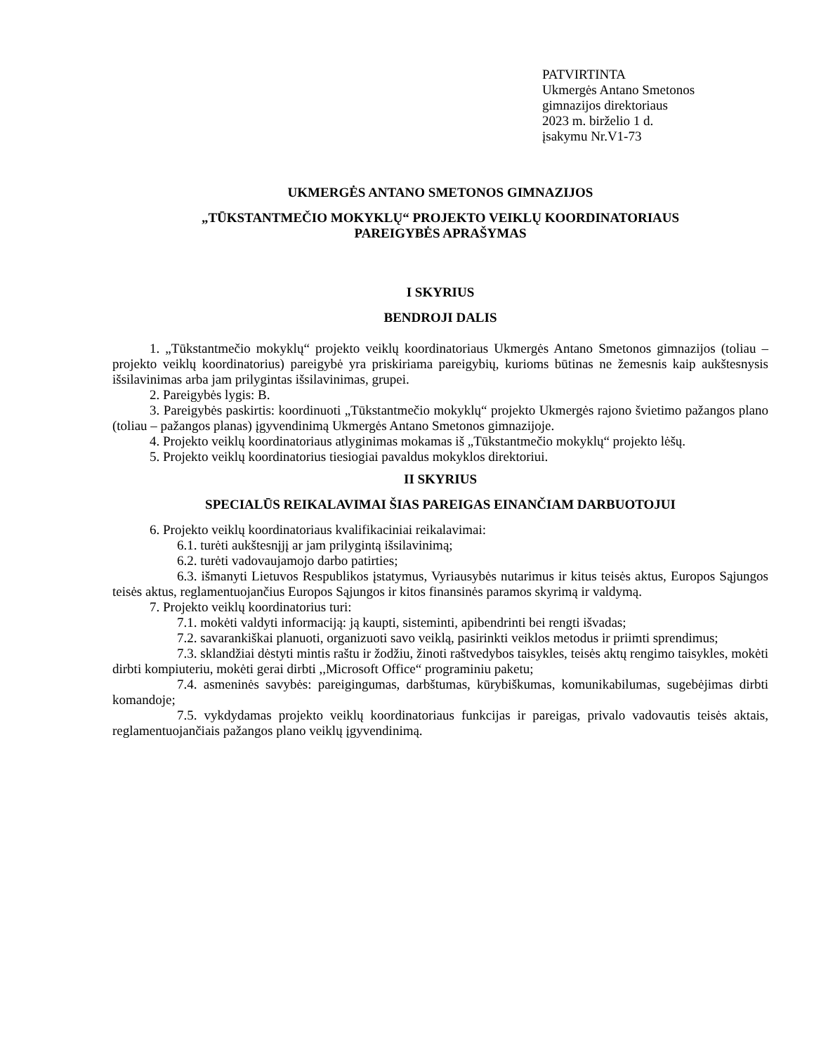PATVIRTINTA
Ukmergės Antano Smetonos
gimnazijos direktoriaus
2023 m. birželio 1 d.
įsakymu Nr.V1-73
UKMERGĖS ANTANO SMETONOS GIMNAZIJOS
„TŪKSTANTMEČIO MOKYKLŲ“ PROJEKTO VEIKLŲ KOORDINATORIAUS
PAREIGYBĖS APRAŠYMAS
I SKYRIUS
BENDROJI DALIS
1. „Tūkstantmečio mokyklų“ projekto veiklų koordinatoriaus Ukmergės Antano Smetonos gimnazijos (toliau – projekto veiklų koordinatorius) pareigybė yra priskiriama pareigybių, kurioms būtinas ne žemesnis kaip aukštesnysis išsilavinimas arba jam prilygintas išsilavinimas, grupei.
2. Pareigybės lygis: B.
3. Pareigybės paskirtis: koordinuoti „Tūkstantmečio mokyklų“ projekto Ukmergės rajono švietimo pažangos plano (toliau – pažangos planas) įgyvendinimą Ukmergės Antano Smetonos gimnazijoje.
4. Projekto veiklų koordinatoriaus atlyginimas mokamas iš „Tūkstantmečio mokyklų“ projekto lėšų.
5. Projekto veiklų koordinatorius tiesiogiai pavaldus mokyklos direktoriui.
II SKYRIUS
SPECIALŪS REIKALAVIMAI ŠIAS PAREIGAS EINANČIAM DARBUOTOJUI
6. Projekto veiklų koordinatoriaus kvalifikaciniai reikalavimai:
6.1. turėti aukštesnįjį ar jam prilygintą išsilavinimą;
6.2. turėti vadovaujamojo darbo patirties;
6.3. išmanyti Lietuvos Respublikos įstatymus, Vyriausybės nutarimus ir kitus teisės aktus, Europos Sąjungos teisės aktus, reglamentuojančius Europos Sąjungos ir kitos finansinės paramos skyrimą ir valdymą.
7. Projekto veiklų koordinatorius turi:
7.1. mokėti valdyti informaciją: ją kaupti, sisteminti, apibendrinti bei rengti išvadas;
7.2. savarankiškai planuoti, organizuoti savo veiklą, pasirinkti veiklos metodus ir priimti sprendimus;
7.3. sklandžiai dėstyti mintis raštu ir žodžiu, žinoti raštvedybos taisykles, teisės aktų rengimo taisykles, mokėti dirbti kompiuteriu, mokėti gerai dirbti ,,Microsoft Office“ programiniu paketu;
7.4. asmeninės savybės: pareigingumas, darbštumas, kūrybiškumas, komunikabilumas, sugebėjimas dirbti komandoje;
7.5. vykdydamas projekto veiklų koordinatoriaus funkcijas ir pareigas, privalo vadovautis teisės aktais, reglamentuojančiais pažangos plano veiklų įgyvendinimą.